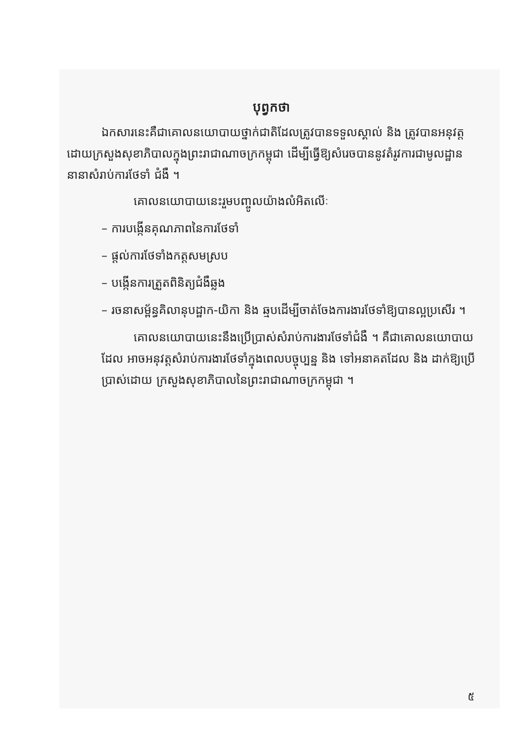បុព្វកថា
ឯកសារនេះគឺជាគោលនយោបាយថ្នាក់ជាតិដែលត្រូវបានទទួលស្គាល់ និង ត្រូវបានអនុវត្តដោយក្រសួងសុខាភិបាលក្នុងព្រះរាជាណាចក្រកម្ពុជា ដើម្បីធ្វើឱ្យសំរេចបាននូវតំរូវការជាមូលដ្ឋាននានាសំរាប់ការថែទាំ ជំងឺ ។
គោលនយោបាយនេះរួមបញ្ចូលយ៉ាងលំអិតលើៈ
– ការបង្កើនគុណភាពនៃការថែទាំ
– ផ្តល់ការថែទាំងកត្តសមស្រប
– បង្កើនការត្រួតពិនិត្យជំងឺឆ្លង
– រចនាសម្ព័ន្ធគិលានុបដ្ឋាក-យិកា និង ឆ្មបដើម្បីចាត់ចែងការងារថែទាំឱ្យបានល្អប្រសើរ ។
គោលនយោបាយនេះនឹងប្រើប្រាស់សំរាប់ការងារថែទាំជំងឺ ។ គឺជាគោលនយោបាយដែល អាចអនុវត្តសំរាប់ការងារថែទាំក្នុងពេលបច្ចុប្បន្ន និង ទៅអនាគតដែល និង ដាក់ឱ្យប្រើប្រាស់ដោយ ក្រសួងសុខាភិបាលនៃព្រះរាជាណាចក្រកម្ពុជា ។
៥